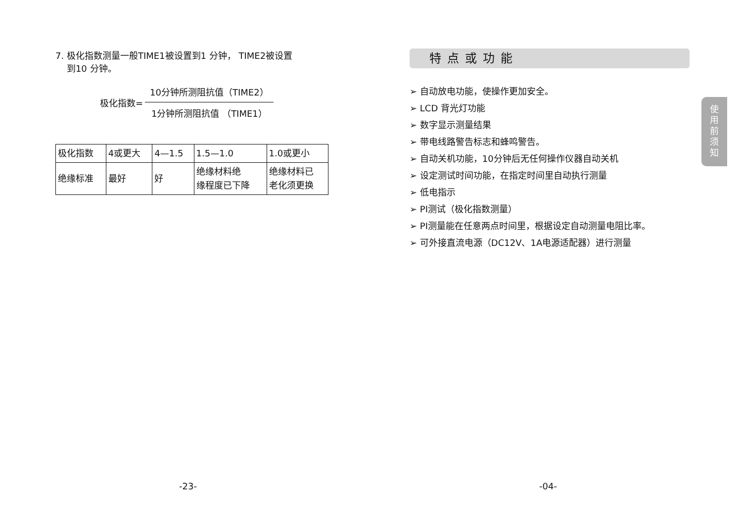7. 极化指数测量一般TIME1被设置到1 分钟， TIME2被设置
到10 分钟。
极化指数=
10分钟所测阻抗值（TIME2）
1分钟所测阻抗值 （TIME1）
| 极化指数 | 4或更大 | 4—1.5 | 1.5—1.0 | 1.0或更小 |
| 绝缘标准 | 最好 | 好 | 绝缘材料绝 缘程度已下降 | 绝缘材料已 老化须更换 |
特点或功能
➢ 自动放电功能，使操作更加安全。
➢ LCD 背光灯功能
➢ 数字显示测量结果
➢ 带电线路警告标志和蜂鸣警告。
➢ 自动关机功能，10分钟后无任何操作仪器自动关机
➢ 设定测试时间功能，在指定时间里自动执行测量
➢ 低电指示
➢ PI测试（极化指数测量）
➢ PI测量能在任意两点时间里，根据设定自动测量电阻比率。
➢ 可外接直流电源（DC12V、1A电源适配器）进行测量
使
用
前
须
知
-23- -04-